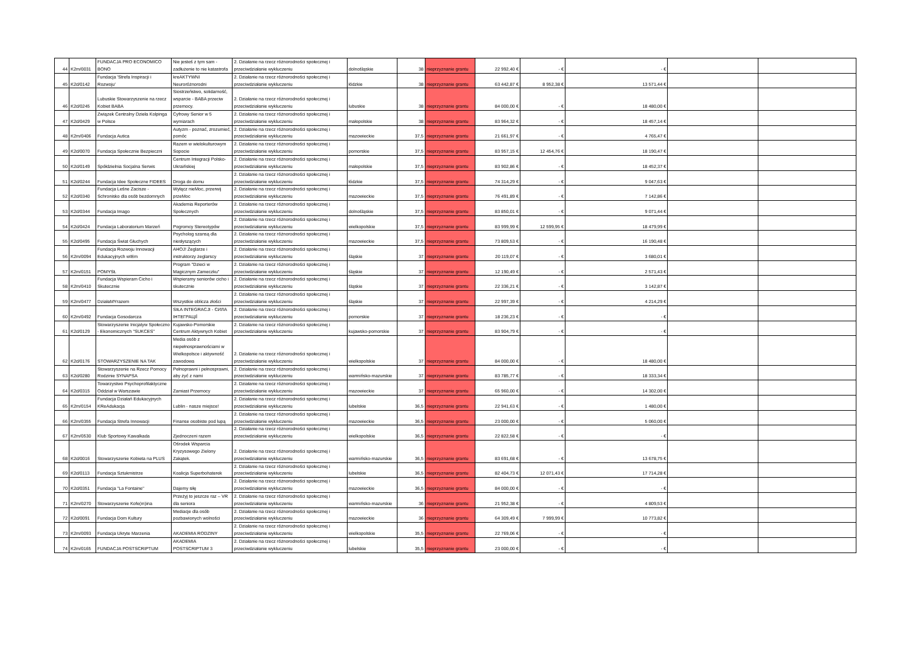| 44 | K2m/0031 | FUNDACJA PRO ECONOMICO BONO | Nie jesteś z tym sam - zadłużenie to nie katastrofa | 2. Działanie na rzecz różnorodności społecznej i przeciwdziałanie wykluczeniu | dolnośląskie | 38 | nieprzyznanie grantu | 22 992,40 € | - € | - € | | |
| 45 | K2d/0142 | Fundacja 'Strefa Inspiracji i Rozwoju' | kreAKTYWNI Neuroróżnorodni | 2. Działanie na rzecz różnorodności społecznej i przeciwdziałanie wykluczeniu | łódzkie | 38 | nieprzyznanie grantu | 63 442,87 € | 8 952,38 € | 13 571,44 € | | |
| 46 | K2d/0245 | Lubuskie Stowarzyszenie na rzecz Kobiet BABA | Siostrzeństwo, solidarność, wsparcie - BABA przeciw przemocy. | 2. Działanie na rzecz różnorodności społecznej i przeciwdziałanie wykluczeniu | lubuskie | 38 | nieprzyznanie grantu | 84 000,00 € | - € | 18 480,00 € | | |
| 47 | K2d/0429 | Związek Centralny Dzieła Kolpinga w Polsce | Cyfrowy Senior w 5 wymiarach | 2. Działanie na rzecz różnorodności społecznej i przeciwdziałanie wykluczeniu | małopolskie | 38 | nieprzyznanie grantu | 83 964,32 € | - € | 18 457,14 € | | |
| 48 | K2m/0406 | Fundacja Autica | Autyzm - poznać, zrozumieć, pomóc | 2. Działanie na rzecz różnorodności społecznej i przeciwdziałanie wykluczeniu | mazowieckie | 37,5 | nieprzyznanie grantu | 21 661,97 € | - € | 4 765,47 € | | |
| 49 | K2d/0070 | Fundacja Społecznie Bezpieczni | Razem w wielokulturowym Sopocie | 2. Działanie na rzecz różnorodności społecznej i przeciwdziałanie wykluczeniu | pomorskie | 37,5 | nieprzyznanie grantu | 83 957,15 € | 12 454,76 € | 18 190,47 € | | |
| 50 | K2d/0149 | Spółdzielnia Socjalna Serwis | Centrum Integracji Polsko-Ukraińskiej | 2. Działanie na rzecz różnorodności społecznej i przeciwdziałanie wykluczeniu | małopolskie | 37,5 | nieprzyznanie grantu | 83 902,86 € | - € | 18 452,37 € | | |
| 51 | K2d/0244 | Fundacja Idee Społeczne FIDEES | Droga do domu | 2. Działanie na rzecz różnorodności społecznej i przeciwdziałanie wykluczeniu | łódzkie | 37,5 | nieprzyznanie grantu | 74 314,29 € | - € | 9 047,63 € | | |
| 52 | K2d/0340 | Fundacja Leśne Zacisze - Schronisko dla osób bezdomnych | Wyłącz nieMoc, przerwij przeMoc | 2. Działanie na rzecz różnorodności społecznej i przeciwdziałanie wykluczeniu | mazowieckie | 37,5 | nieprzyznanie grantu | 76 491,89 € | - € | 7 142,86 € | | |
| 53 | K2d/0344 | Fundacja Imago | Akademia Reporterów Społecznych | 2. Działanie na rzecz różnorodności społecznej i przeciwdziałanie wykluczeniu | dolnośląskie | 37,5 | nieprzyznanie grantu | 83 850,01 € | - € | 9 071,44 € | | |
| 54 | K2d/0424 | Fundacja Laboratorium Marzeń | Pogromcy Stereotypów | 2. Działanie na rzecz różnorodności społecznej i przeciwdziałanie wykluczeniu | wielkopolskie | 37,5 | nieprzyznanie grantu | 83 999,99 € | 12 599,95 € | 18 479,99 € | | |
| 55 | K2d/0495 | Fundacja Świat Głuchych | Psycholog szansą dla niesłyszących | 2. Działanie na rzecz różnorodności społecznej i przeciwdziałanie wykluczeniu | mazowieckie | 37,5 | nieprzyznanie grantu | 73 809,53 € | - € | 16 190,48 € | | |
| 56 | K2m/0094 | Fundacja Rozwoju Innowacji Edukacyjnych wIEm | AHOJ! Żeglarze i instruktorzy żeglarscy | 2. Działanie na rzecz różnorodności społecznej i przeciwdziałanie wykluczeniu | śląskie | 37 | nieprzyznanie grantu | 20 119,07 € | - € | 3 680,01 € | | |
| 57 | K2m/0151 | POMYSŁ | Program "Dzieci w Magicznym Zameczku" | 2. Działanie na rzecz różnorodności społecznej i przeciwdziałanie wykluczeniu | śląskie | 37 | nieprzyznanie grantu | 12 190,49 € | - € | 2 571,43 € | | |
| 58 | K2m/0410 | Fundacja Wspieram Cicho i Skutecznie | Wspieramy seniorów cicho i skutecznie | 2. Działanie na rzecz różnorodności społecznej i przeciwdziałanie wykluczeniu | śląskie | 37 | nieprzyznanie grantu | 22 336,21 € | - € | 3 142,87 € | | |
| 59 | K2m/0477 | DziałaMYrazem | Wszystkie oblicza złości | 2. Działanie na rzecz różnorodności społecznej i przeciwdziałanie wykluczeniu | śląskie | 37 | nieprzyznanie grantu | 22 997,39 € | - € | 4 214,29 € | | |
| 60 | K2m/0492 | Fundacja Gosodarcza | SIŁA INTEGRACJI - СИЛА ІНТЕГРАЦІЇ | 2. Działanie na rzecz różnorodności społecznej i przeciwdziałanie wykluczeniu | pomorskie | 37 | nieprzyznanie grantu | 18 236,23 € | - € | - € | | |
| 61 | K2d/0129 | Stowarzyszenie Inicjatyw Społeczno - Ekonomicznych "SUKCES" | Kujawsko-Pomorskie Centrum Aktywnych Kobiet | 2. Działanie na rzecz różnorodności społecznej i przeciwdziałanie wykluczeniu | kujawsko-pomorskie | 37 | nieprzyznanie grantu | 83 904,79 € | - € | - € | | |
| 62 | K2d/0176 | STOWARZYSZENIE NA TAK | Media osób z niepełnosprawnościami w Wielkopolsce i aktywność zawodowa | 2. Działanie na rzecz różnorodności społecznej i przeciwdziałanie wykluczeniu | wielkopolskie | 37 | nieprzyznanie grantu | 84 000,00 € | - € | 18 480,00 € | | |
| 63 | K2d/0280 | Stowarzyszenie na Rzecz Pomocy Rodzinie SYNAPSA | Pełnoprawni i pełnosprawni, aby żyć z nami | 2. Działanie na rzecz różnorodności społecznej i przeciwdziałanie wykluczeniu | warmińsko-mazurskie | 37 | nieprzyznanie grantu | 83 785,77 € | - € | 18 333,34 € | | |
| 64 | K2d/0315 | Towarzystwo Psychoprofilaktyczne Oddział w Warszawie | Zamiast Przemocy | 2. Działanie na rzecz różnorodności społecznej i przeciwdziałanie wykluczeniu | mazowieckie | 37 | nieprzyznanie grantu | 65 960,00 € | - € | 14 302,00 € | | |
| 65 | K2m/0154 | Fundacja Działań Edukacyjnych KReAdukacja | Lublin - nasze miejsce! | 2. Działanie na rzecz różnorodności społecznej i przeciwdziałanie wykluczeniu | lubelskie | 36,5 | nieprzyznanie grantu | 22 941,63 € | - € | 1 480,00 € | | |
| 66 | K2m/0355 | Fundacja Strefa Innowacji | Finanse osobiste pod lupą | 2. Działanie na rzecz różnorodności społecznej i przeciwdziałanie wykluczeniu | mazowieckie | 36,5 | nieprzyznanie grantu | 23 000,00 € | - € | 5 060,00 € | | |
| 67 | K2m/0530 | Klub Sportowy Kawalkada | Zjednoczeni razem | 2. Działanie na rzecz różnorodności społecznej i przeciwdziałanie wykluczeniu | wielkopolskie | 36,5 | nieprzyznanie grantu | 22 822,58 € | - € | - € | | |
| 68 | K2d/0016 | Stowarzyszenie Kobieta na PLUS | Ośrodek Wsparcia Kryzysowego Zielony Zakątek. | 2. Działanie na rzecz różnorodności społecznej i przeciwdziałanie wykluczeniu | warmińsko-mazurskie | 36,5 | nieprzyznanie grantu | 83 691,68 € | - € | 13 678,75 € | | |
| 69 | K2d/0113 | Fundacja Sztukmistrze | Koalicja Superbohaterek | 2. Działanie na rzecz różnorodności społecznej i przeciwdziałanie wykluczeniu | lubelskie | 36,5 | nieprzyznanie grantu | 82 404,73 € | 12 071,43 € | 17 714,28 € | | |
| 70 | K2d/0351 | Fundacja "La Fontaine" | Dajemy siłę | 2. Działanie na rzecz różnorodności społecznej i przeciwdziałanie wykluczeniu | mazowieckie | 36,5 | nieprzyznanie grantu | 84 000,00 € | - € | - € | | |
| 71 | K2m/0270 | Stowarzyszenie Kofe(m)ina | Przeżyj to jeszcze raz – VR dla seniora | 2. Działanie na rzecz różnorodności społecznej i przeciwdziałanie wykluczeniu | warmińsko-mazurskie | 36 | nieprzyznanie grantu | 21 952,38 € | - € | 4 809,53 € | | |
| 72 | K2d/0091 | Fundacja Dom Kultury | Mediacje dla osób pozbawionych wolności | 2. Działanie na rzecz różnorodności społecznej i przeciwdziałanie wykluczeniu | mazowieckie | 36 | nieprzyznanie grantu | 64 309,49 € | 7 999,99 € | 10 773,82 € | | |
| 73 | K2m/0093 | Fundacja Ukryte Marzenia | AKADEMIA RODZINY | 2. Działanie na rzecz różnorodności społecznej i przeciwdziałanie wykluczeniu | wielkopolskie | 35,5 | nieprzyznanie grantu | 22 769,06 € | - € | - € | | |
| 74 | K2m/0165 | FUNDACJA POSTSCRIPTUM | AKADEMIA POSTSCRIPTUM 3 | 2. Działanie na rzecz różnorodności społecznej i przeciwdziałanie wykluczeniu | lubelskie | 35,5 | nieprzyznanie grantu | 23 000,00 € | - € | - € | | |